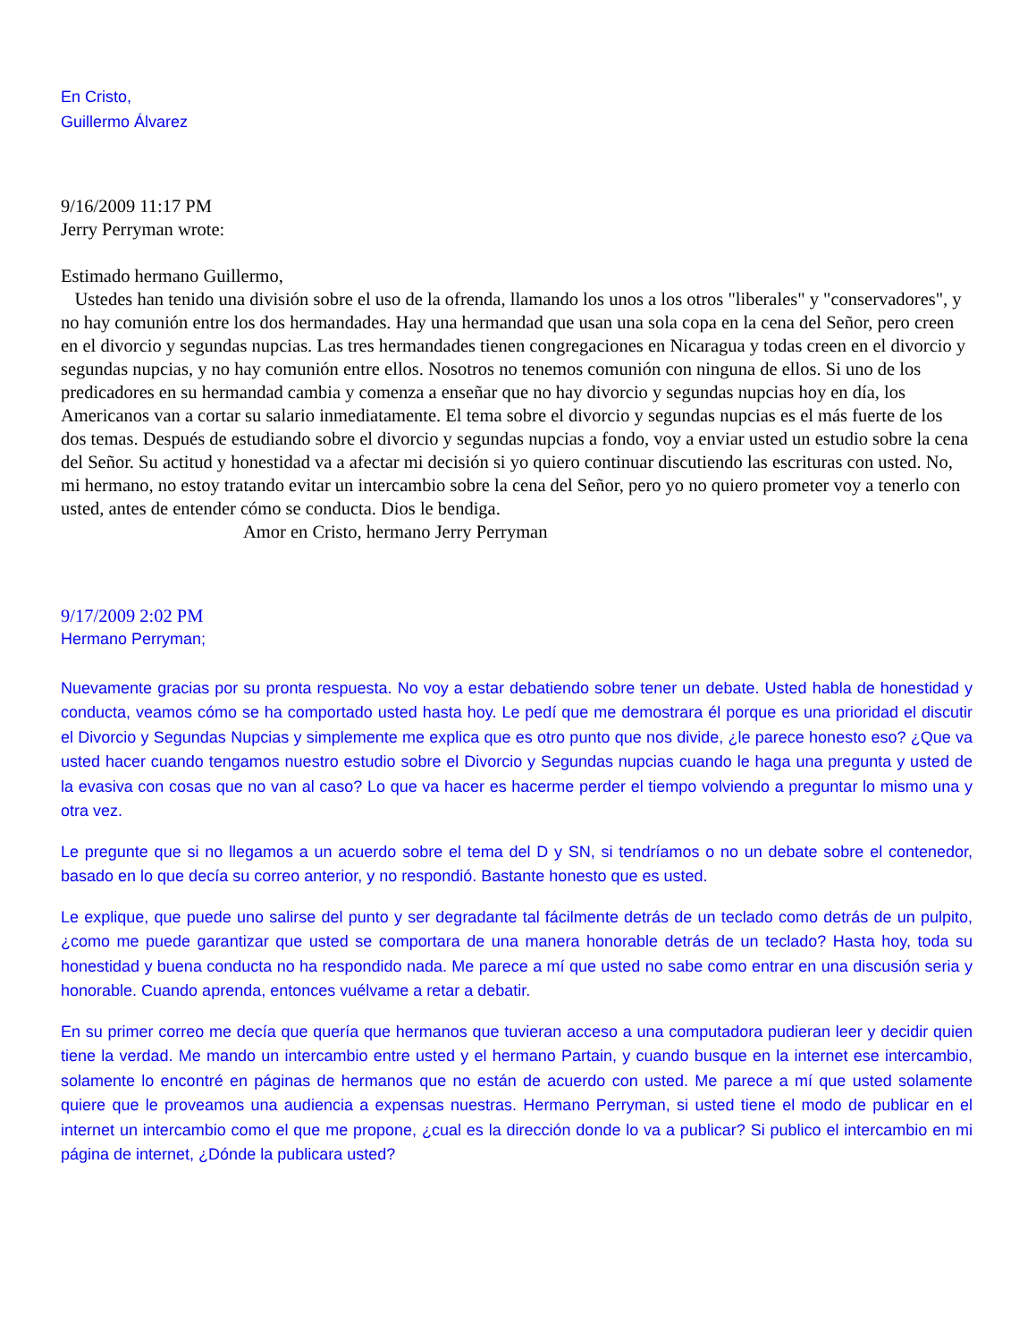En Cristo,
Guillermo Álvarez
9/16/2009 11:17 PM
Jerry Perryman wrote:
Estimado hermano Guillermo,
Ustedes han tenido una división sobre el uso de la ofrenda, llamando los unos a los otros "liberales" y "conservadores", y no hay comunión entre los dos hermandades. Hay una hermandad que usan una sola copa en la cena del Señor, pero creen en el divorcio y segundas nupcias. Las tres hermandades tienen congregaciones en Nicaragua y todas creen en el divorcio y segundas nupcias, y no hay comunión entre ellos. Nosotros no tenemos comunión con ninguna de ellos. Si uno de los predicadores en su hermandad cambia y comenza a enseñar que no hay divorcio y segundas nupcias hoy en día, los Americanos van a cortar su salario inmediatamente. El tema sobre el divorcio y segundas nupcias es el más fuerte de los dos temas. Después de estudiando sobre el divorcio y segundas nupcias a fondo, voy a enviar usted un estudio sobre la cena del Señor. Su actitud y honestidad va a afectar mi decisión si yo quiero continuar discutiendo las escrituras con usted. No, mi hermano, no estoy tratando evitar un intercambio sobre la cena del Señor, pero yo no quiero prometer voy a tenerlo con usted, antes de entender cómo se conducta. Dios le bendiga.
Amor en Cristo, hermano Jerry Perryman
9/17/2009 2:02 PM
Hermano Perryman;
Nuevamente gracias por su pronta respuesta. No voy a estar debatiendo sobre tener un debate. Usted habla de honestidad y conducta, veamos cómo se ha comportado usted hasta hoy. Le pedí que me demostrara él porque es una prioridad el discutir el Divorcio y Segundas Nupcias y simplemente me explica que es otro punto que nos divide, ¿le parece honesto eso? ¿Que va usted hacer cuando tengamos nuestro estudio sobre el Divorcio y Segundas nupcias cuando le haga una pregunta y usted de la evasiva con cosas que no van al caso? Lo que va hacer es hacerme perder el tiempo volviendo a preguntar lo mismo una y otra vez.
Le pregunte que si no llegamos a un acuerdo sobre el tema del D y SN, si tendríamos o no un debate sobre el contenedor, basado en lo que decía su correo anterior, y no respondió. Bastante honesto que es usted.
Le explique, que puede uno salirse del punto y ser degradante tal fácilmente detrás de un teclado como detrás de un pulpito, ¿como me puede garantizar que usted se comportara de una manera honorable detrás de un teclado? Hasta hoy, toda su honestidad y buena conducta no ha respondido nada. Me parece a mí que usted no sabe como entrar en una discusión seria y honorable. Cuando aprenda, entonces vuélvame a retar a debatir.
En su primer correo me decía que quería que hermanos que tuvieran acceso a una computadora pudieran leer y decidir quien tiene la verdad. Me mando un intercambio entre usted y el hermano Partain, y cuando busque en la internet ese intercambio, solamente lo encontré en páginas de hermanos que no están de acuerdo con usted. Me parece a mí que usted solamente quiere que le proveamos una audiencia a expensas nuestras. Hermano Perryman, si usted tiene el modo de publicar en el internet un intercambio como el que me propone, ¿cual es la dirección donde lo va a publicar? Si publico el intercambio en mi página de internet, ¿Dónde la publicara usted?